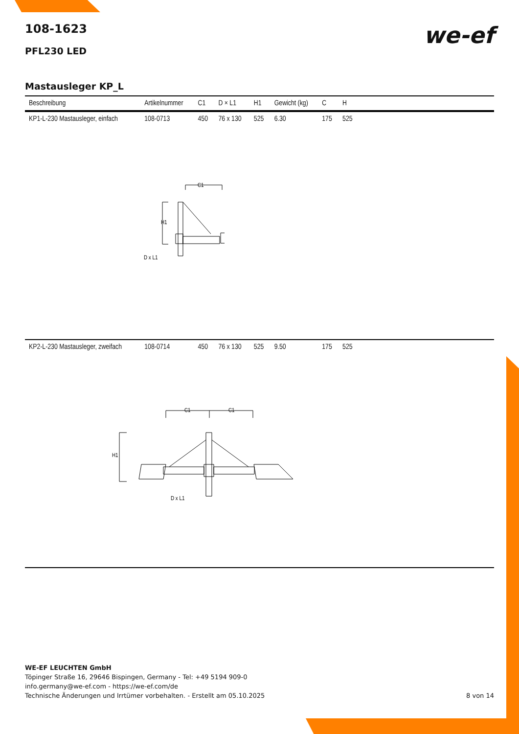we-ef
108-1623
PFL230 LED
Mastausleger KP_L
| Beschreibung | Artikelnummer | C1 | D × L1 | H1 | Gewicht (kg) | C | H | |
| --- | --- | --- | --- | --- | --- | --- | --- | --- |
| KP1-L-230 Mastausleger, einfach | 108-0713 | 450 | 76 x 130 | 525 | 6.30 | 175 | 525 | |
| C1 H1 D x L1 | | | | | | | | |
| KP2-L-230 Mastausleger, zweifach | 108-0714 | 450 | 76 x 130 | 525 | 9.50 | 175 | 525 | |
| C1 C1 H1 D x L1 | | | | | | | | |
WE-EF LEUCHTEN GmbH
Töpinger Straße 16, 29646 Bispingen, Germany - Tel: +49 5194 909-0
info.germany@we-ef.com - https://we-ef.com/de
Technische Änderungen und Irrtümer vorbehalten. - Erstellt am 05.10.2025 8 von 14